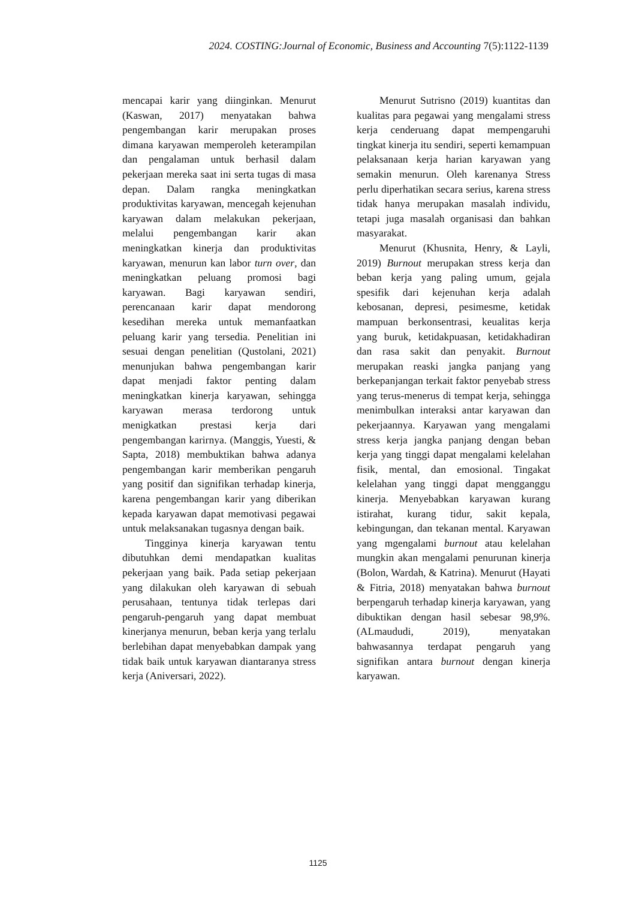2024. COSTING:Journal of Economic, Business and Accounting 7(5):1122-1139
mencapai karir yang diinginkan. Menurut (Kaswan, 2017) menyatakan bahwa pengembangan karir merupakan proses dimana karyawan memperoleh keterampilan dan pengalaman untuk berhasil dalam pekerjaan mereka saat ini serta tugas di masa depan. Dalam rangka meningkatkan produktivitas karyawan, mencegah kejenuhan karyawan dalam melakukan pekerjaan, melalui pengembangan karir akan meningkatkan kinerja dan produktivitas karyawan, menurun kan labor turn over, dan meningkatkan peluang promosi bagi karyawan. Bagi karyawan sendiri, perencanaan karir dapat mendorong kesedihan mereka untuk memanfaatkan peluang karir yang tersedia. Penelitian ini sesuai dengan penelitian (Qustolani, 2021) menunjukan bahwa pengembangan karir dapat menjadi faktor penting dalam meningkatkan kinerja karyawan, sehingga karyawan merasa terdorong untuk menigkatkan prestasi kerja dari pengembangan karirnya. (Manggis, Yuesti, & Sapta, 2018) membuktikan bahwa adanya pengembangan karir memberikan pengaruh yang positif dan signifikan terhadap kinerja, karena pengembangan karir yang diberikan kepada karyawan dapat memotivasi pegawai untuk melaksanakan tugasnya dengan baik.
Tingginya kinerja karyawan tentu dibutuhkan demi mendapatkan kualitas pekerjaan yang baik. Pada setiap pekerjaan yang dilakukan oleh karyawan di sebuah perusahaan, tentunya tidak terlepas dari pengaruh-pengaruh yang dapat membuat kinerjanya menurun, beban kerja yang terlalu berlebihan dapat menyebabkan dampak yang tidak baik untuk karyawan diantaranya stress kerja (Aniversari, 2022).
Menurut Sutrisno (2019) kuantitas dan kualitas para pegawai yang mengalami stress kerja cenderuang dapat mempengaruhi tingkat kinerja itu sendiri, seperti kemampuan pelaksanaan kerja harian karyawan yang semakin menurun. Oleh karenanya Stress perlu diperhatikan secara serius, karena stress tidak hanya merupakan masalah individu, tetapi juga masalah organisasi dan bahkan masyarakat.
Menurut (Khusnita, Henry, & Layli, 2019) Burnout merupakan stress kerja dan beban kerja yang paling umum, gejala spesifik dari kejenuhan kerja adalah kebosanan, depresi, pesimesme, ketidak mampuan berkonsentrasi, keualitas kerja yang buruk, ketidakpuasan, ketidakhadiran dan rasa sakit dan penyakit. Burnout merupakan reaski jangka panjang yang berkepanjangan terkait faktor penyebab stress yang terus-menerus di tempat kerja, sehingga menimbulkan interaksi antar karyawan dan pekerjaannya. Karyawan yang mengalami stress kerja jangka panjang dengan beban kerja yang tinggi dapat mengalami kelelahan fisik, mental, dan emosional. Tingakat kelelahan yang tinggi dapat mengganggu kinerja. Menyebabkan karyawan kurang istirahat, kurang tidur, sakit kepala, kebingungan, dan tekanan mental. Karyawan yang mgengalami burnout atau kelelahan mungkin akan mengalami penurunan kinerja (Bolon, Wardah, & Katrina). Menurut (Hayati & Fitria, 2018) menyatakan bahwa burnout berpengaruh terhadap kinerja karyawan, yang dibuktikan dengan hasil sebesar 98,9%. (ALmaududi, 2019), menyatakan bahwasannya terdapat pengaruh yang signifikan antara burnout dengan kinerja karyawan.
1125